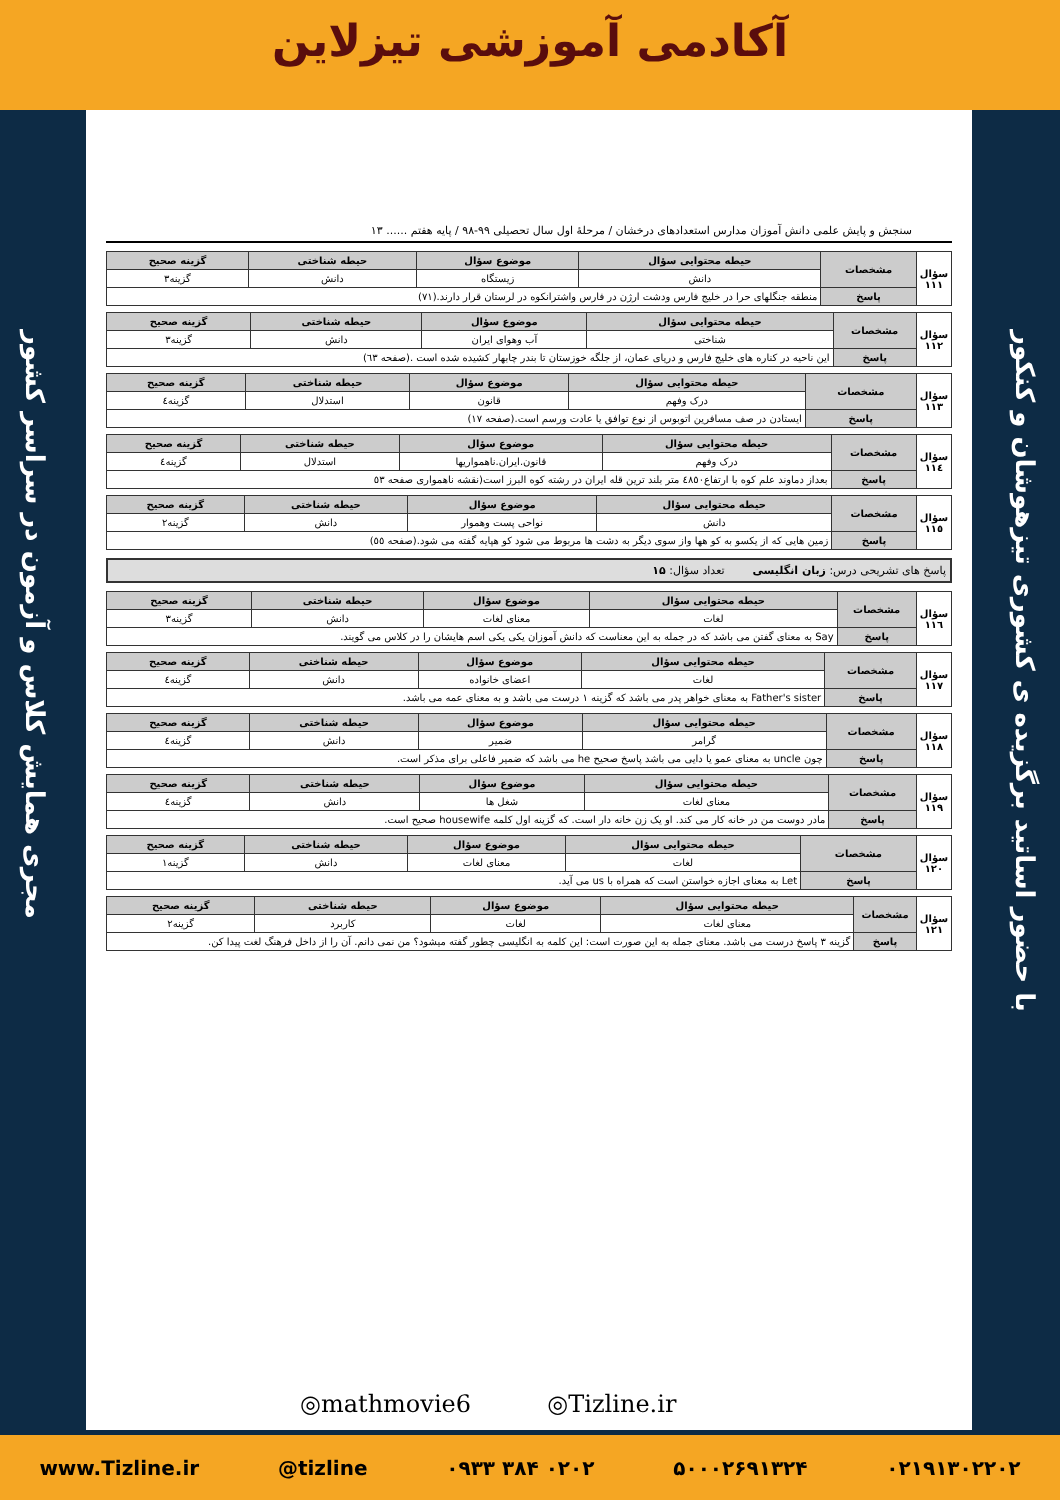آکادمی آموزشی تیزلاین
با حضور اساتید برگزیده ی کشوری تیزهوشان و کنکور
مجری همایش کلاس و آزمون در سراسر کشور
سنجش و پایش علمی دانش آموزان مدارس استعدادهای درخشان / مرحلهٔ اول سال تحصیلی ۹۹-۹۸ / پایه هفتم ...... ۱۳
| سؤال ۱۱۱ | مشخصات | حیطه محتوایی سؤال | موضوع سؤال | حیطه شناختی | گزینه صحیح |
| | | دانش | زیستگاه | دانش | گزینه۳ |
| | پاسخ | منطقه جنگلهای حرا در خلیج فارس ودشت ارژن در فارس واشترانکوه در لرستان قرار دارند.(۷۱) | | | |
| سؤال ۱۱۲ | مشخصات | حیطه محتوایی سؤال | موضوع سؤال | حیطه شناختی | گزینه صحیح |
| | | شناختی | آب وهوای ایران | دانش | گزینه۳ |
| | پاسخ | این ناحیه در کناره های خلیج فارس و دریای عمان، از جلگه خوزستان تا بندر چابهار کشیده شده است .(صفحه ٦٣) | | | |
| سؤال ۱۱۳ | مشخصات | حیطه محتوایی سؤال | موضوع سؤال | حیطه شناختی | گزینه صحیح |
| | | درک وفهم | قانون | استدلال | گزینه٤ |
| | پاسخ | ایستادن در صف مسافرین اتوبوس از نوع توافق یا عادت ورسم است.(صفحه ۱۷) | | | |
| سؤال ۱۱٤ | مشخصات | حیطه محتوایی سؤال | موضوع سؤال | حیطه شناختی | گزینه صحیح |
| | | درک وفهم | قانون.ایران.ناهمواریها | استدلال | گزینه٤ |
| | پاسخ | بعداز دماوند علم کوه با ارتفاع٤٨٥٠ متر بلند ترین قله ایران در رشته کوه البرز است(نقشه ناهمواری صفحه ٥٣ | | | |
| سؤال ۱۱٥ | مشخصات | حیطه محتوایی سؤال | موضوع سؤال | حیطه شناختی | گزینه صحیح |
| | | دانش | نواحی پست وهموار | دانش | گزینه۲ |
| | پاسخ | زمین هایی که از یکسو به کو هها واز سوی دیگر به دشت ها مربوط می شود کو هپایه گفته می شود.(صفحه ٥٥) | | | |
پاسخ های تشریحی درس: زبان انگلیسی تعداد سؤال: ۱۵
| سؤال ۱۱٦ | مشخصات | حیطه محتوایی سؤال | موضوع سؤال | حیطه شناختی | گزینه صحیح |
| | | لغات | معنای لغات | دانش | گزینه۳ |
| | پاسخ | Say به معنای گفتن می باشد که در جمله به این معناست که دانش آموزان یکی یکی اسم هایشان را در کلاس می گویند. | | | |
| سؤال ۱۱۷ | مشخصات | حیطه محتوایی سؤال | موضوع سؤال | حیطه شناختی | گزینه صحیح |
| | | لغات | اعضای خانواده | دانش | گزینه٤ |
| | پاسخ | Father's sister به معنای خواهر پدر می باشد که گزینه ۱ درست می باشد و به معنای عمه می باشد. | | | |
| سؤال ۱۱۸ | مشخصات | حیطه محتوایی سؤال | موضوع سؤال | حیطه شناختی | گزینه صحیح |
| | | گرامر | ضمیر | دانش | گزینه٤ |
| | پاسخ | چون uncle به معنای عمو یا دایی می باشد پاسخ صحیح he می باشد که ضمیر فاعلی برای مذکر است. | | | |
| سؤال ۱۱۹ | مشخصات | حیطه محتوایی سؤال | موضوع سؤال | حیطه شناختی | گزینه صحیح |
| | | معنای لغات | شغل ها | دانش | گزینه٤ |
| | پاسخ | مادر دوست من در خانه کار می کند. او یک زن خانه دار است. که گزینه اول کلمه housewife صحیح است. | | | |
| سؤال ۱۲۰ | مشخصات | حیطه محتوایی سؤال | موضوع سؤال | حیطه شناختی | گزینه صحیح |
| | | لغات | معنای لغات | دانش | گزینه۱ |
| | پاسخ | Let به معنای اجازه خواستن است که همراه با us می آید. | | | |
| سؤال ۱۲۱ | مشخصات | حیطه محتوایی سؤال | موضوع سؤال | حیطه شناختی | گزینه صحیح |
| | | معنای لغات | لغات | کاربرد | گزینه۲ |
| | پاسخ | گزینه ۳ پاسخ درست می باشد. معنای جمله به این صورت است: این کلمه به انگلیسی چطور گفته میشود؟ من نمی دانم. آن را از داخل فرهنگ لغت پیدا کن. | | | |
◎mathmovie6 ◎Tizline.ir
www.Tizline.ir @tizline ۰۹۳۳ ۳۸۴ ۰۲۰۲ ۵۰۰۰۲۶۹۱۳۲۴ ۰۲۱۹۱۳۰۲۲۰۲